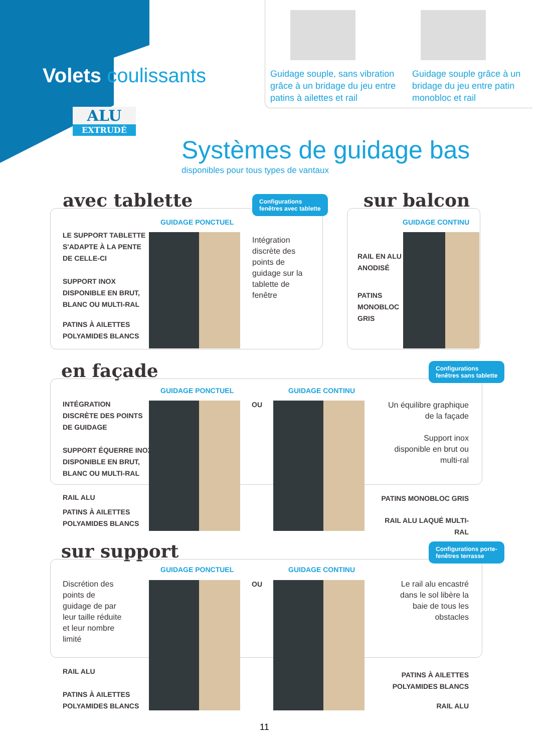Volets coulissants
ALU
EXTRUDÉ
Guidage souple, sans vibration grâce à un bridage du jeu entre patins à ailettes et rail
Guidage souple grâce à un bridage du jeu entre patin monobloc et rail
Systèmes de guidage bas
disponibles pour tous types de vantaux
avec tablette
Configurations
fenêtres avec tablette
GUIDAGE PONCTUEL
LE SUPPORT TABLETTE
S'ADAPTE À LA PENTE
DE CELLE-CI
SUPPORT INOX
DISPONIBLE EN BRUT,
BLANC OU MULTI-RAL
PATINS À AILETTES
POLYAMIDES BLANCS
Intégration
discrète des
points de
guidage sur la
tablette de
fenêtre
sur balcon
GUIDAGE CONTINU
RAIL EN ALU
ANODISÉ
PATINS
MONOBLOC
GRIS
en façade
Configurations
fenêtres sans tablette
GUIDAGE PONCTUEL
OU
GUIDAGE CONTINU
INTÉGRATION
DISCRÈTE DES POINTS
DE GUIDAGE
SUPPORT ÉQUERRE INOX
DISPONIBLE EN BRUT,
BLANC OU MULTI-RAL
RAIL ALU
PATINS À AILETTES
POLYAMIDES BLANCS
Un équilibre graphique de la façade
Support inox disponible en brut ou multi-ral
PATINS MONOBLOC GRIS
RAIL ALU LAQUÉ MULTI-RAL
sur support
Configurations porte-
fenêtres terrasse
GUIDAGE PONCTUEL
OU
GUIDAGE CONTINU
Discrétion des
points de
guidage de par
leur taille réduite
et leur nombre
limité
RAIL ALU
PATINS À AILETTES
POLYAMIDES BLANCS
Le rail alu encastré dans le sol libère la baie de tous les obstacles
PATINS À AILETTES
POLYAMIDES BLANCS
RAIL ALU
11